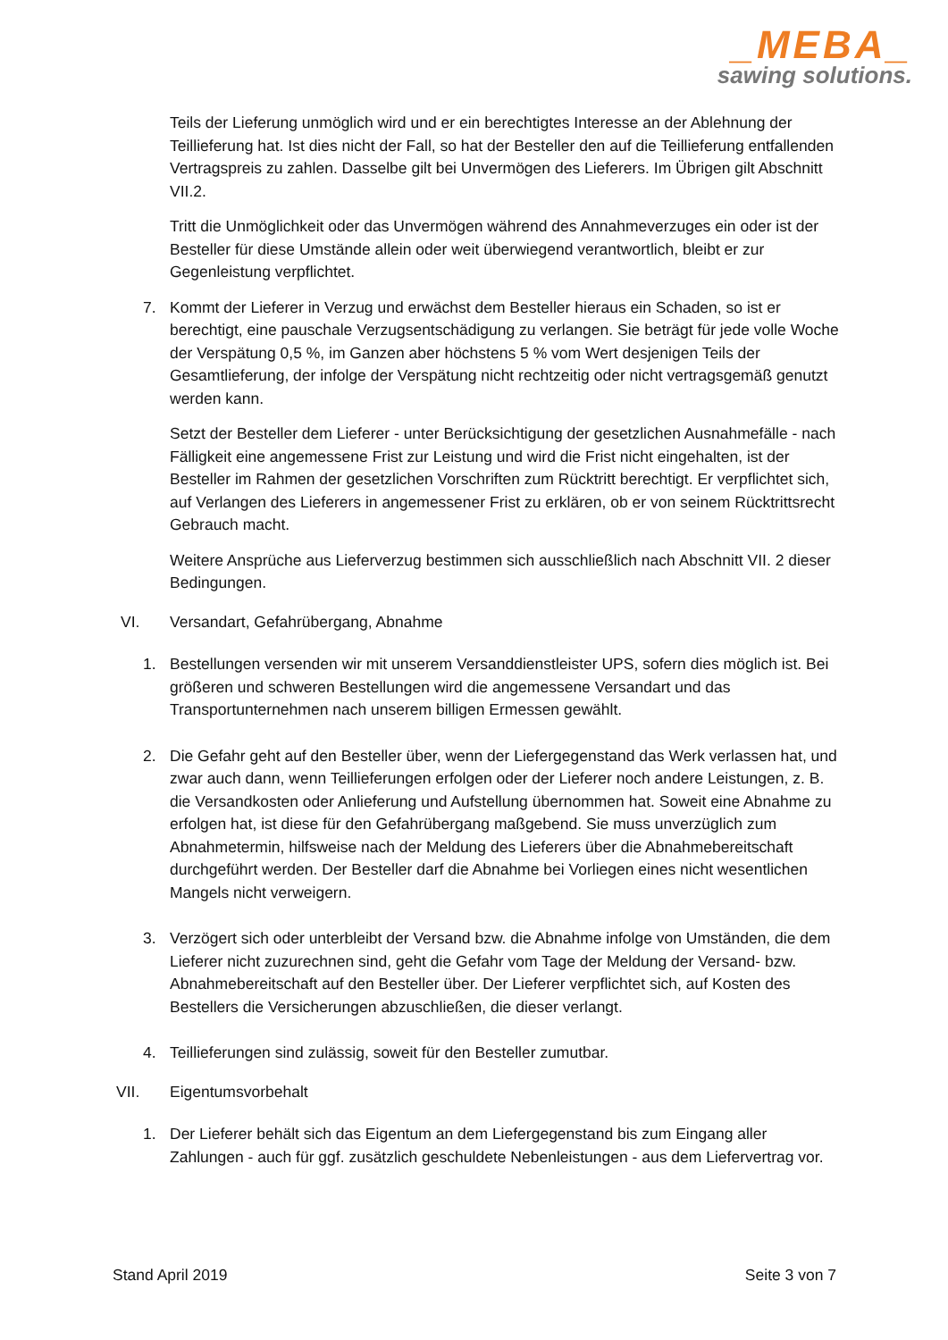_MEBA_
sawing solutions.
Teils der Lieferung unmöglich wird und er ein berechtigtes Interesse an der Ablehnung der Teillieferung hat. Ist dies nicht der Fall, so hat der Besteller den auf die Teillieferung entfallenden Vertragspreis zu zahlen. Dasselbe gilt bei Unvermögen des Lieferers. Im Übrigen gilt Abschnitt VII.2.
Tritt die Unmöglichkeit oder das Unvermögen während des Annahmeverzuges ein oder ist der Besteller für diese Umstände allein oder weit überwiegend verantwortlich, bleibt er zur Gegenleistung verpflichtet.
7. Kommt der Lieferer in Verzug und erwächst dem Besteller hieraus ein Schaden, so ist er berechtigt, eine pauschale Verzugsentschädigung zu verlangen. Sie beträgt für jede volle Woche der Verspätung 0,5 %, im Ganzen aber höchstens 5 % vom Wert desjenigen Teils der Gesamtlieferung, der infolge der Verspätung nicht rechtzeitig oder nicht vertragsgemäß genutzt werden kann.
Setzt der Besteller dem Lieferer - unter Berücksichtigung der gesetzlichen Ausnahmefälle - nach Fälligkeit eine angemessene Frist zur Leistung und wird die Frist nicht eingehalten, ist der Besteller im Rahmen der gesetzlichen Vorschriften zum Rücktritt berechtigt. Er verpflichtet sich, auf Verlangen des Lieferers in angemessener Frist zu erklären, ob er von seinem Rücktrittsrecht Gebrauch macht.
Weitere Ansprüche aus Lieferverzug bestimmen sich ausschließlich nach Abschnitt VII. 2 dieser Bedingungen.
VI. Versandart, Gefahrübergang, Abnahme
1. Bestellungen versenden wir mit unserem Versanddienstleister UPS, sofern dies möglich ist. Bei größeren und schweren Bestellungen wird die angemessene Versandart und das Transportunternehmen nach unserem billigen Ermessen gewählt.
2. Die Gefahr geht auf den Besteller über, wenn der Liefergegenstand das Werk verlassen hat, und zwar auch dann, wenn Teillieferungen erfolgen oder der Lieferer noch andere Leistungen, z. B. die Versandkosten oder Anlieferung und Aufstellung übernommen hat. Soweit eine Abnahme zu erfolgen hat, ist diese für den Gefahrübergang maßgebend. Sie muss unverzüglich zum Abnahmetermin, hilfsweise nach der Meldung des Lieferers über die Abnahmebereitschaft durchgeführt werden. Der Besteller darf die Abnahme bei Vorliegen eines nicht wesentlichen Mangels nicht verweigern.
3. Verzögert sich oder unterbleibt der Versand bzw. die Abnahme infolge von Umständen, die dem Lieferer nicht zuzurechnen sind, geht die Gefahr vom Tage der Meldung der Versand- bzw. Abnahmebereitschaft auf den Besteller über. Der Lieferer verpflichtet sich, auf Kosten des Bestellers die Versicherungen abzuschließen, die dieser verlangt.
4. Teillieferungen sind zulässig, soweit für den Besteller zumutbar.
VII. Eigentumsvorbehalt
1. Der Lieferer behält sich das Eigentum an dem Liefergegenstand bis zum Eingang aller Zahlungen - auch für ggf. zusätzlich geschuldete Nebenleistungen - aus dem Liefervertrag vor.
Stand April 2019 Seite 3 von 7